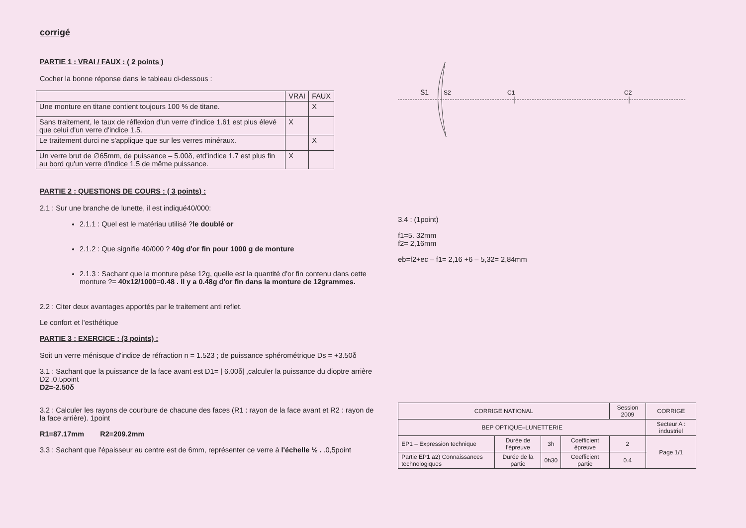corrigé
PARTIE 1 : VRAI / FAUX : ( 2 points )
Cocher la bonne réponse dans le tableau ci-dessous :
| | VRAI | FAUX |
| --- | --- | --- |
| Une monture en titane contient toujours 100 % de titane. | | X |
| Sans traitement, le taux de réflexion d'un verre d'indice 1.61 est plus élevé que celui d'un verre d'indice 1.5. | X | |
| Le traitement durci ne s'applique que sur les verres minéraux. | | X |
| Un verre brut de ∅65mm, de puissance – 5.00δ, etd'indice 1.7 est plus fin au bord qu'un verre d'indice 1.5 de même puissance. | X | |
PARTIE 2 : QUESTIONS DE COURS : ( 3 points) :
2.1 : Sur une branche de lunette, il est indiqué40/000:
2.1.1 : Quel est le matériau utilisé ?le doublé or
2.1.2 : Que signifie 40/000 ? 40g d'or fin pour 1000 g de monture
2.1.3 : Sachant que la monture pèse 12g, quelle est la quantité d'or fin contenu dans cette monture ?= 40x12/1000=0.48 . Il y a 0.48g d'or fin dans la monture de 12grammes.
2.2 : Citer deux avantages apportés par le traitement anti reflet.
Le confort et l'esthétique
PARTIE 3 : EXERCICE : (3 points) :
Soit un verre ménisque d'indice de réfraction n = 1.523 ; de puissance sphérométrique Ds = +3.50δ
3.1 : Sachant que la puissance de la face avant est D1= | 6.00δ| ,calculer la puissance du dioptre arrière D2 .0.5point
D2=-2.50δ
3.2 : Calculer les rayons de courbure de chacune des faces (R1 : rayon de la face avant et R2 : rayon de la face arrière). 1point
R1=87.17mm R2=209.2mm
3.3 : Sachant que l'épaisseur au centre est de 6mm, représenter ce verre à l'échelle ½ . .0,5point
S1
S2
C1
C2
3.4 : (1point)
f1=5. 32mm
f2= 2,16mm
eb=f2+ec – f1= 2,16 +6 – 5,32= 2,84mm
| CORRIGE NATIONAL | | | | Session 2009 | CORRIGE |
| BEP OPTIQUE–LUNETTERIE | | | | | Secteur A : industriel |
| EP1 – Expression technique | Durée de l'épreuve | 3h | Coefficient épreuve | 2 | Page 1/1 |
| Partie EP1 a2) Connaissances technologiques | Durée de la partie | 0h30 | Coefficient partie | 0.4 | |